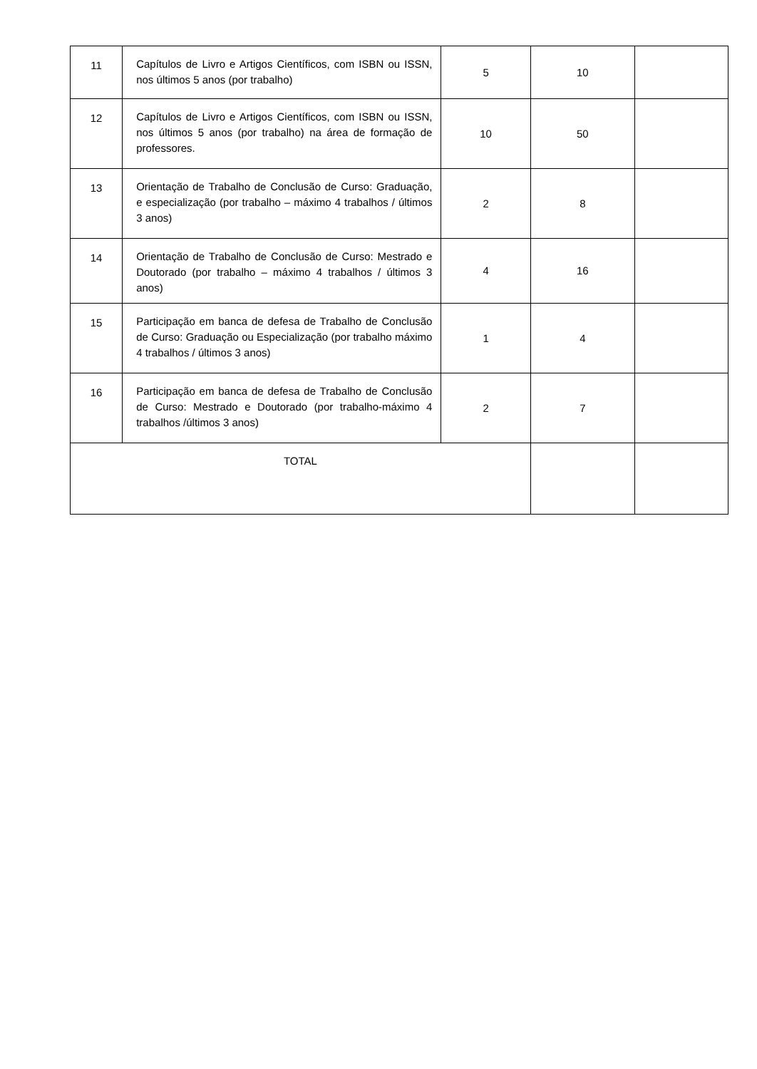| 11 | Capítulos de Livro e Artigos Científicos, com ISBN ou ISSN, nos últimos 5 anos (por trabalho) | 5 | 10 | |
| 12 | Capítulos de Livro e Artigos Científicos, com ISBN ou ISSN, nos últimos 5 anos (por trabalho) na área de formação de professores. | 10 | 50 | |
| 13 | Orientação de Trabalho de Conclusão de Curso: Graduação, e especialização (por trabalho – máximo 4 trabalhos / últimos 3 anos) | 2 | 8 | |
| 14 | Orientação de Trabalho de Conclusão de Curso: Mestrado e Doutorado (por trabalho – máximo 4 trabalhos / últimos 3 anos) | 4 | 16 | |
| 15 | Participação em banca de defesa de Trabalho de Conclusão de Curso: Graduação ou Especialização (por trabalho máximo 4 trabalhos / últimos 3 anos) | 1 | 4 | |
| 16 | Participação em banca de defesa de Trabalho de Conclusão de Curso: Mestrado e Doutorado (por trabalho-máximo 4 trabalhos /últimos 3 anos) | 2 | 7 | |
| TOTAL | | | | |